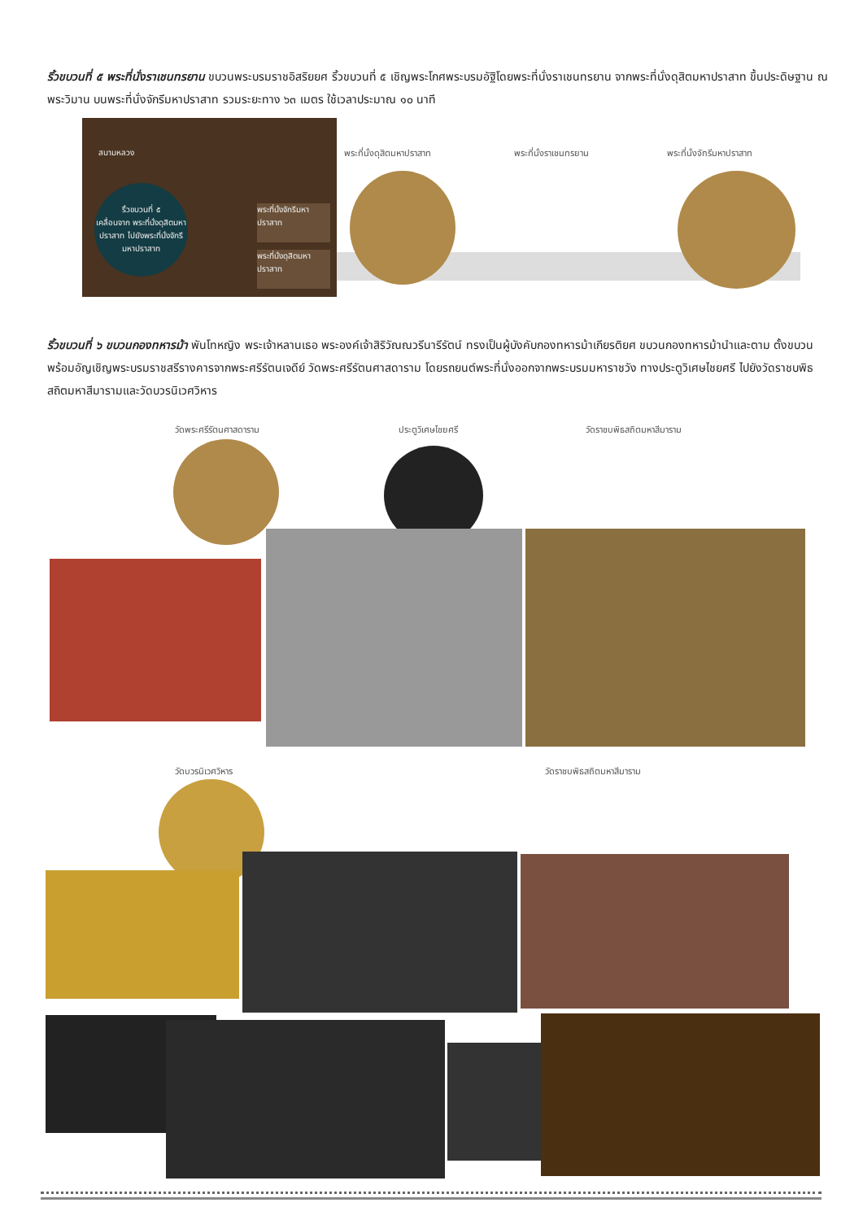ริ้วขบวนที่ ๕ พระที่นั่งราเชนทรยาน ขบวนพระบรมราชอิสริยยศ ริ้วขบวนที่ ๕ เชิญพระโกศพระบรมอัฐิโดยพระที่นั่งราเชนทรยาน จากพระที่นั่งดุสิตมหาปราสาท ขึ้นประดิษฐาน ณ พระวิมาน บนพระที่นั่งจักรีมหาปราสาท รวมระยะทาง ๖๓ เมตร ใช้เวลาประมาณ ๑๐ นาที
สนามหลวง
ริ้วขบวนที่ ๕
เคลื่อนจาก พระที่นั่งดุสิตมหาปราสาท ไปยังพระที่นั่งจักรีมหาปราสาท
พระที่นั่งจักรีมหาปราสาท
พระที่นั่งดุสิตมหาปราสาท
พระที่นั่งดุสิตมหาปราสาท พระที่นั่งราเชนทรยาน พระที่นั่งจักรีมหาปราสาท
ริ้วขบวนที่ ๖ ขบวนกองทหารม้า พันโทหญิง พระเจ้าหลานเธอ พระองค์เจ้าสิริวัณณวรีนารีรัตน์ ทรงเป็นผู้บังคับกองทหารม้าเกียรติยศ ขบวนกองทหารม้านำและตาม ตั้งขบวน พร้อมอัญเชิญพระบรมราชสรีรางคารจากพระศรีรัตนเจดีย์ วัดพระศรีรัตนศาสดาราม โดยรถยนต์พระที่นั่งออกจากพระบรมมหาราชวัง ทางประตูวิเศษไชยศรี ไปยังวัดราชบพิธสถิตมหาสีมารามและวัดบวรนิเวศวิหาร
วัดพระศรีรัตนศาสดาราม ประตูวิเศษไชยศรี วัดราชบพิธสถิตมหาสีมาราม
วัดบวรนิเวศวิหาร วัดราชบพิธสถิตมหาสีมาราม